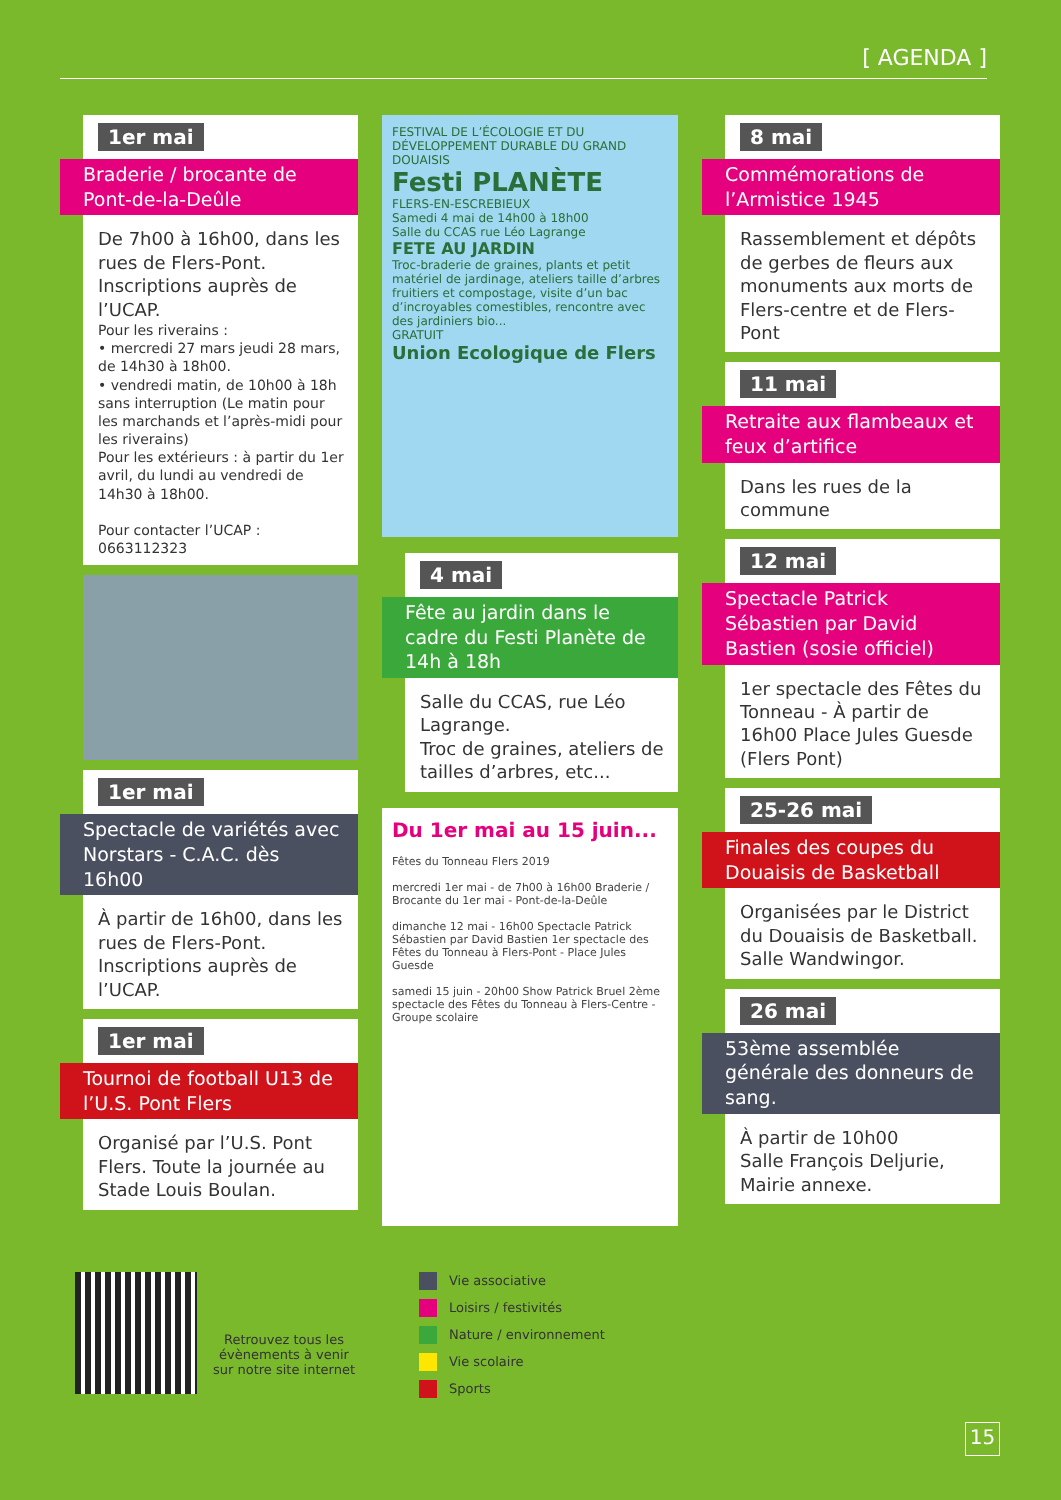[ AGENDA ]
1er mai
Braderie / brocante de Pont-de-la-Deûle
De 7h00 à 16h00, dans les rues de Flers-Pont.
Inscriptions auprès de l’UCAP.
Pour les riverains :
• mercredi 27 mars jeudi 28 mars, de 14h30 à 18h00.
• vendredi matin, de 10h00 à 18h sans interruption (Le matin pour les marchands et l’après-midi pour les riverains)
Pour les extérieurs : à partir du 1er avril, du lundi au vendredi de 14h30 à 18h00.
Pour contacter l’UCAP : 0663112323
1er mai
Spectacle de variétés avec Norstars - C.A.C. dès 16h00
À partir de 16h00, dans les rues de Flers-Pont.
Inscriptions auprès de l’UCAP.
1er mai
Tournoi de football U13 de l’U.S. Pont Flers
Organisé par l’U.S. Pont Flers. Toute la journée au Stade Louis Boulan.
FESTIVAL DE L’ÉCOLOGIE ET DU DÉVELOPPEMENT DURABLE DU GRAND DOUAISIS
Festi PLANÈTE
FLERS-EN-ESCREBIEUX
Samedi 4 mai de 14h00 à 18h00
Salle du CCAS rue Léo Lagrange
FETE AU JARDIN
Troc-braderie de graines, plants et petit matériel de jardinage, ateliers taille d’arbres fruitiers et compostage, visite d’un bac d’incroyables comestibles, rencontre avec des jardiniers bio...
GRATUIT
Union Ecologique de Flers
4 mai
Fête au jardin dans le cadre du Festi Planète de 14h à 18h
Salle du CCAS, rue Léo Lagrange.
Troc de graines, ateliers de tailles d’arbres, etc...
Du 1er mai au 15 juin...
Fêtes du Tonneau Flers 2019
mercredi 1er mai - de 7h00 à 16h00 Braderie / Brocante du 1er mai - Pont-de-la-Deûle
dimanche 12 mai - 16h00 Spectacle Patrick Sébastien par David Bastien 1er spectacle des Fêtes du Tonneau à Flers-Pont - Place Jules Guesde
samedi 15 juin - 20h00 Show Patrick Bruel 2ème spectacle des Fêtes du Tonneau à Flers-Centre - Groupe scolaire
8 mai
Commémorations de l’Armistice 1945
Rassemblement et dépôts de gerbes de fleurs aux monuments aux morts de Flers-centre et de Flers-Pont
11 mai
Retraite aux flambeaux et feux d’artifice
Dans les rues de la commune
12 mai
Spectacle Patrick Sébastien par David Bastien (sosie officiel)
1er spectacle des Fêtes du Tonneau - À partir de 16h00 Place Jules Guesde (Flers Pont)
25-26 mai
Finales des coupes du Douaisis de Basketball
Organisées par le District du Douaisis de Basketball. Salle Wandwingor.
26 mai
53ème assemblée générale des donneurs de sang.
À partir de 10h00
Salle François Deljurie, Mairie annexe.
Retrouvez tous les évènements à venir sur notre site internet
Vie associative
Loisirs / festivités
Nature / environnement
Vie scolaire
Sports
15